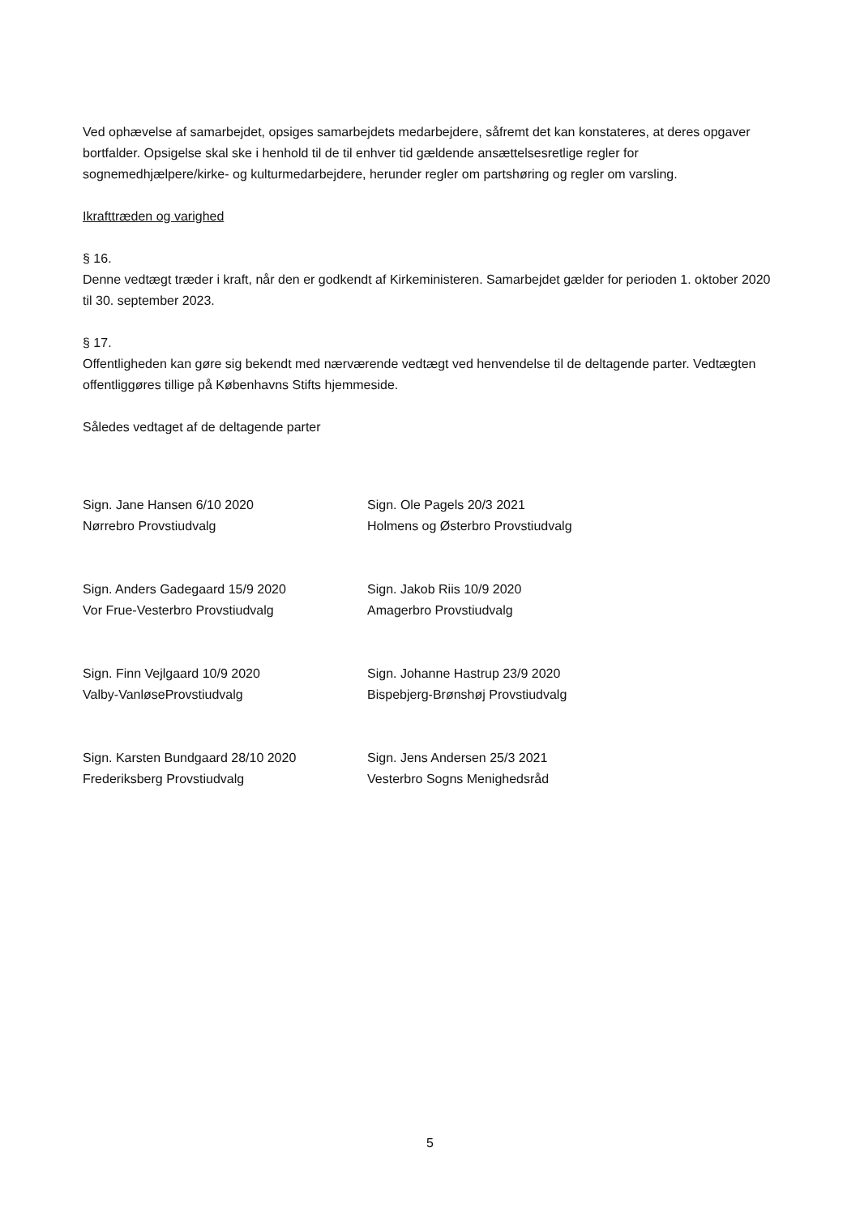Ved ophævelse af samarbejdet, opsiges samarbejdets medarbejdere, såfremt det kan konstateres, at deres opgaver bortfalder. Opsigelse skal ske i henhold til de til enhver tid gældende ansættelsesretlige regler for sognemedhjælpere/kirke- og kulturmedarbejdere, herunder regler om partshøring og regler om varsling.
Ikrafttræden og varighed
§ 16.
Denne vedtægt træder i kraft, når den er godkendt af Kirkeministeren. Samarbejdet gælder for perioden 1. oktober 2020 til 30. september 2023.
§ 17.
Offentligheden kan gøre sig bekendt med nærværende vedtægt ved henvendelse til de deltagende parter. Vedtægten offentliggøres tillige på Københavns Stifts hjemmeside.
Således vedtaget af de deltagende parter
Sign. Jane Hansen 6/10 2020
Nørrebro Provstiudvalg
Sign. Ole Pagels 20/3 2021
Holmens og Østerbro Provstiudvalg
Sign. Anders Gadegaard 15/9 2020
Vor Frue-Vesterbro Provstiudvalg
Sign. Jakob Riis 10/9 2020
Amagerbro Provstiudvalg
Sign. Finn Vejlgaard 10/9 2020
Valby-VanløseProvstiudvalg
Sign. Johanne Hastrup 23/9 2020
Bispebjerg-Brønshøj Provstiudvalg
Sign. Karsten Bundgaard 28/10 2020
Frederiksberg Provstiudvalg
Sign. Jens Andersen 25/3 2021
Vesterbro Sogns Menighedsråd
5